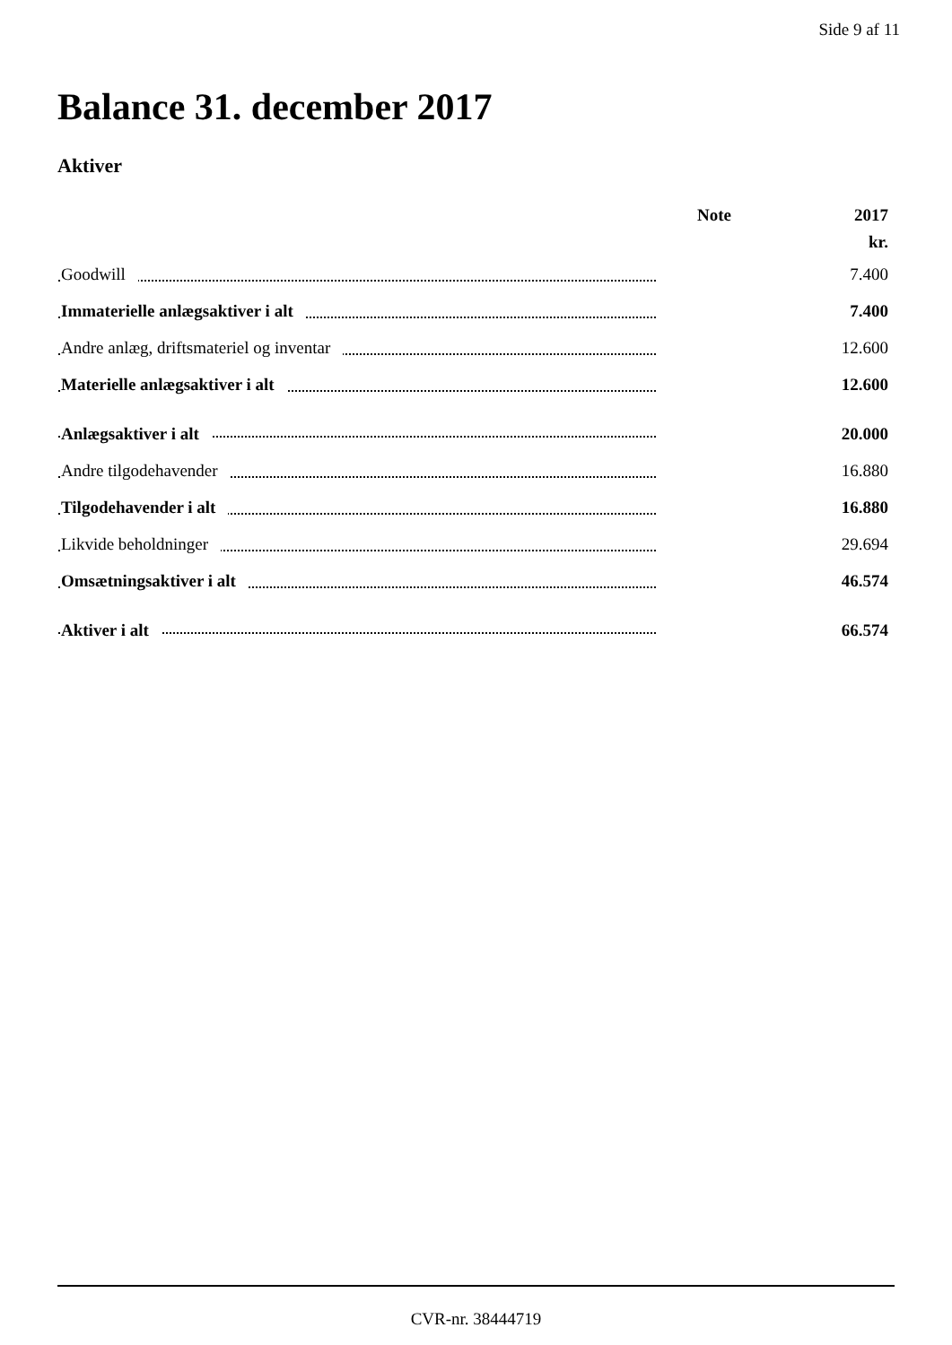Side 9 af 11
Balance 31. december 2017
Aktiver
| | Note | 2017 |
| --- | --- | --- |
| | | kr. |
| Goodwill | | 7.400 |
| Immaterielle anlægsaktiver i alt | | 7.400 |
| Andre anlæg, driftsmateriel og inventar | | 12.600 |
| Materielle anlægsaktiver i alt | | 12.600 |
| Anlægsaktiver i alt | | 20.000 |
| Andre tilgodehavender | | 16.880 |
| Tilgodehavender i alt | | 16.880 |
| Likvide beholdninger | | 29.694 |
| Omsætningsaktiver i alt | | 46.574 |
| Aktiver i alt | | 66.574 |
CVR-nr. 38444719